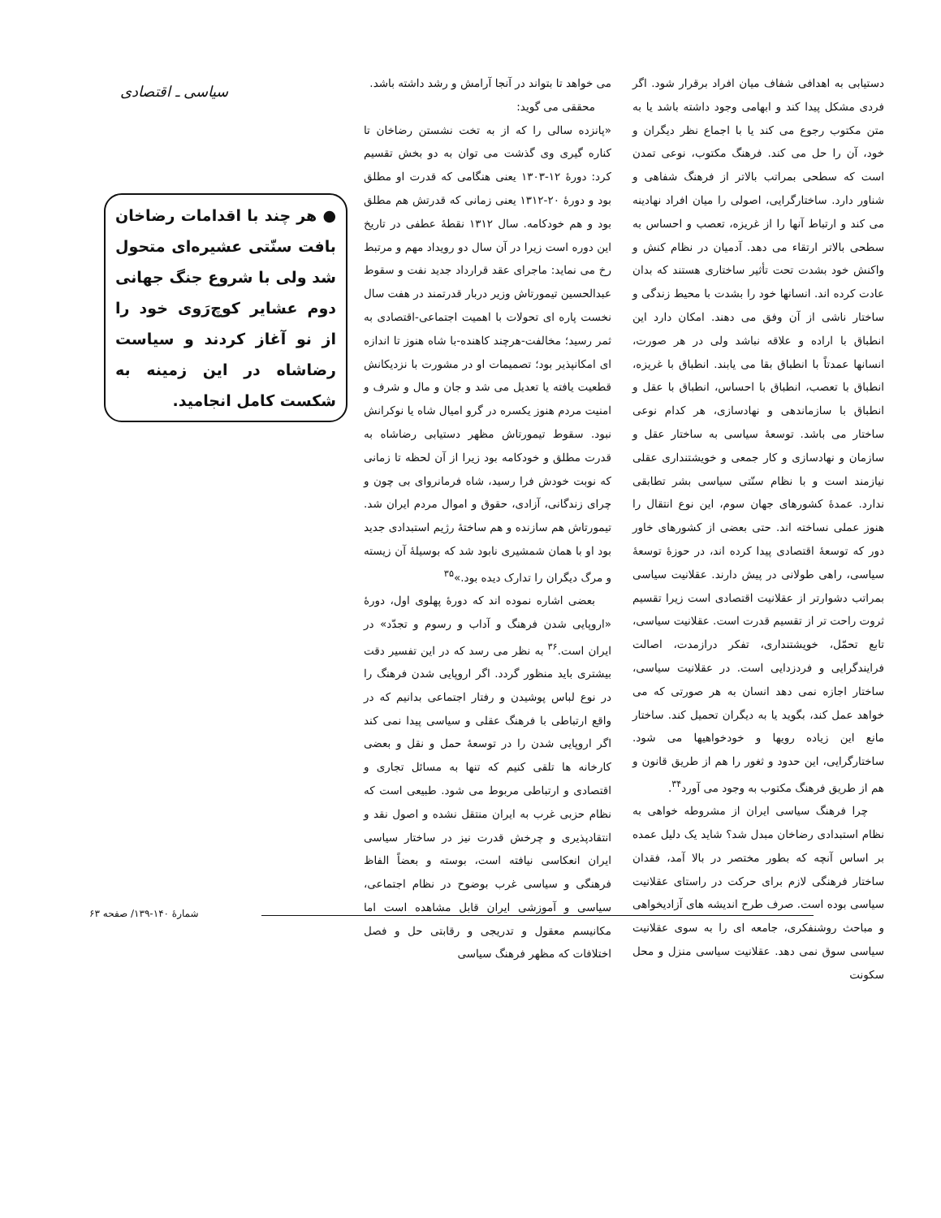دستیابی به اهدافی شفاف میان افراد برقرار شود. اگر فردی مشکل پیدا کند و ابهامی وجود داشته باشد یا به متن مکتوب رجوع می کند یا با اجماع نظر دیگران و خود، آن را حل می کند. فرهنگ مکتوب، نوعی تمدن است که سطحی بمراتب بالاتر از فرهنگ شفاهی و شناور دارد. ساختارگرایی، اصولی را میان افراد نهادینه می کند و ارتباط آنها را از غریزه، تعصب و احساس به سطحی بالاتر ارتقاء می دهد. آدمیان در نظام کنش و واکنش خود بشدت تحت تأثیر ساختاری هستند که بدان عادت کرده اند. انسانها خود را بشدت با محیط زندگی و ساختار ناشی از آن وفق می دهند. امکان دارد این انطباق با اراده و علاقه نباشد ولی در هر صورت، انسانها عمدتاً با انطباق بقا می یابند. انطباق با غریزه، انطباق با تعصب، انطباق با احساس، انطباق با عقل و انطباق با سازماندهی و نهادسازی، هر کدام نوعی ساختار می باشد. توسعهٔ سیاسی به ساختار عقل و سازمان و نهادسازی و کار جمعی و خویشتنداری عقلی نیازمند است و با نظام سنّتی سیاسی بشر تطابقی ندارد. عمدهٔ کشورهای جهان سوم، این نوع انتقال را هنوز عملی نساخته اند. حتی بعضی از کشورهای خاور دور که توسعهٔ اقتصادی پیدا کرده اند، در حوزهٔ توسعهٔ سیاسی، راهی طولانی در پیش دارند. عقلانیت سیاسی بمراتب دشوارتر از عقلانیت اقتصادی است زیرا تقسیم ثروت راحت تر از تقسیم قدرت است. عقلانیت سیاسی، تابع تحمّل، خویشتنداری، تفکر درازمدت، اصالت فرایندگرایی و فردزدایی است. در عقلانیت سیاسی، ساختار اجازه نمی دهد انسان به هر صورتی که می خواهد عمل کند، بگوید یا به دیگران تحمیل کند. ساختار مانع این زیاده رویها و خودخواهیها می شود. ساختارگرایی، این حدود و ثغور را هم از طریق قانون و هم از طریق فرهنگ مکتوب به وجود می آورد<sup>۳۴</sup>.
چرا فرهنگ سیاسی ایران از مشروطه خواهی به نظام استبدادی رضاخان مبدل شد؟ شاید یک دلیل عمده بر اساس آنچه که بطور مختصر در بالا آمد، فقدان ساختار فرهنگی لازم برای حرکت در راستای عقلانیت سیاسی بوده است. صرف طرح اندیشه های آزادیخواهی و مباحث روشنفکری، جامعه ای را به سوی عقلانیت سیاسی سوق نمی دهد. عقلانیت سیاسی منزل و محل سکونت
می خواهد تا بتواند در آنجا آرامش و رشد داشته باشد.
محققی می گوید:
«پانزده سالی را که از به تخت نشستن رضاخان تا کناره گیری وی گذشت می توان به دو بخش تقسیم کرد: دورهٔ ۱۲-۱۳۰۳ یعنی هنگامی که قدرت او مطلق بود و دورهٔ ۲۰-۱۳۱۲ یعنی زمانی که قدرتش هم مطلق بود و هم خودکامه. سال ۱۳۱۲ نقطهٔ عطفی در تاریخ این دوره است زیرا در آن سال دو رویداد مهم و مرتبط رخ می نماید: ماجرای عقد قرارداد جدید نفت و سقوط عبدالحسین تیمورتاش وزیر دربار قدرتمند در هفت سال نخست پاره ای تحولات با اهمیت اجتماعی-اقتصادی به ثمر رسید؛ مخالفت-هرچند کاهنده-با شاه هنوز تا اندازه ای امکانپذیر بود؛ تصمیمات او در مشورت با نزدیکانش قطعیت یافته یا تعدیل می شد و جان و مال و شرف و امنیت مردم هنوز یکسره در گرو امیال شاه یا نوکرانش نبود. سقوط تیمورتاش مظهر دستیابی رضاشاه به قدرت مطلق و خودکامه بود زیرا از آن لحظه تا زمانی که نوبت خودش فرا رسید، شاه فرمانروای بی چون و چرای زندگانی، آزادی، حقوق و اموال مردم ایران شد. تیمورتاش هم سازنده و هم ساختهٔ رژیم استبدادی جدید بود او با همان شمشیری نابود شد که بوسیلهٔ آن زیسته و مرگ دیگران را تدارک دیده بود.»<sup>۳۵</sup>
بعضی اشاره نموده اند که دورهٔ پهلوی اول، دورهٔ «اروپایی شدن فرهنگ و آداب و رسوم و تجدّد» در ایران است.<sup>۳۶</sup> به نظر می رسد که در این تفسیر دقت بیشتری باید منظور گردد. اگر اروپایی شدن فرهنگ را در نوع لباس پوشیدن و رفتار اجتماعی بدانیم که در واقع ارتباطی با فرهنگ عقلی و سیاسی پیدا نمی کند اگر اروپایی شدن را در توسعهٔ حمل و نقل و بعضی کارخانه ها تلقی کنیم که تنها به مسائل تجاری و اقتصادی و ارتباطی مربوط می شود. طبیعی است که نظام حزبی غرب به ایران منتقل نشده و اصول نقد و انتقادپذیری و چرخش قدرت نیز در ساختار سیاسی ایران انعکاسی نیافته است، بوسته و بعضاً الفاظ فرهنگی و سیاسی غرب بوضوح در نظام اجتماعی، سیاسی و آموزشی ایران قابل مشاهده است اما مکانیسم معقول و تدریجی و رقابتی حل و فصل اختلافات که مظهر فرهنگ سیاسی
سیاسی ـ اقتصادی
● هر چند با اقدامات رضاخان بافت سنّتی عشیره‌ای متحول شد ولی با شروع جنگ جهانی دوم عشایر کوچ‌رَوی خود را از نو آغاز کردند و سیاست رضاشاه در این زمینه به شکست کامل انجامید.
شمارهٔ ۱۴۰-۱۳۹/ صفحه ۶۳